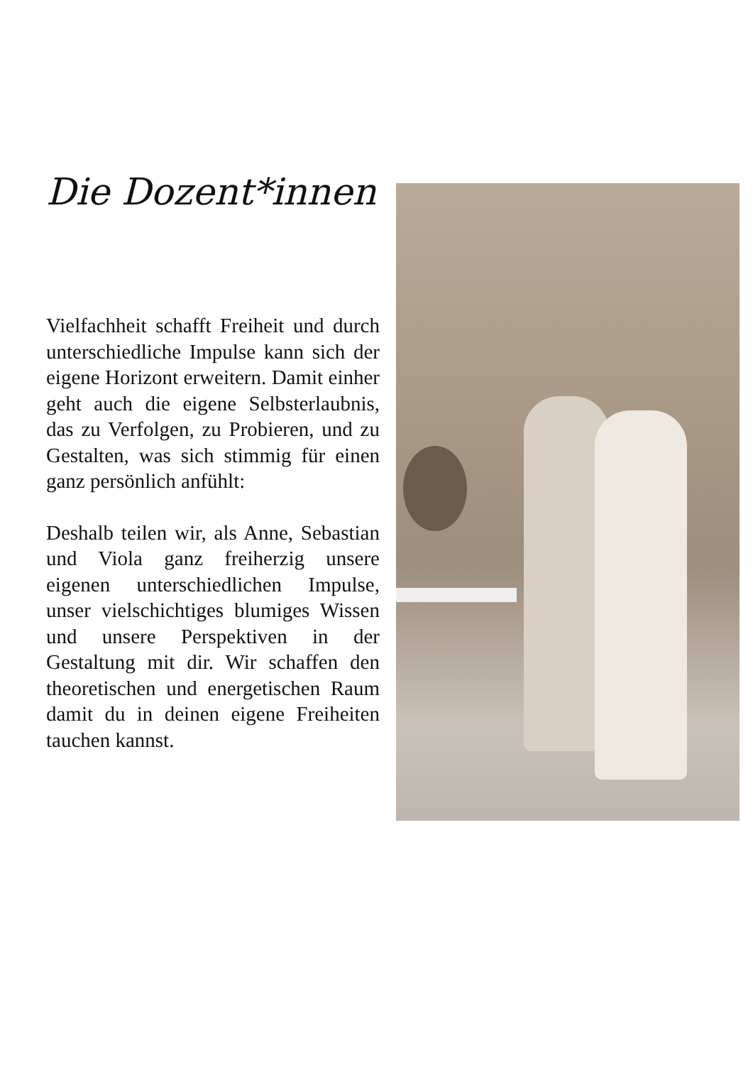Die Dozent*innen
Vielfachheit schafft Freiheit und durch unterschiedliche Impulse kann sich der eigene Horizont erweitern. Damit einher geht auch die eigene Selbsterlaubnis, das zu Verfolgen, zu Probieren, und zu Gestalten, was sich stimmig für einen ganz persönlich anfühlt:
Deshalb teilen wir, als Anne, Sebastian und Viola ganz freiherzig unsere eigenen unterschiedlichen Impulse, unser vielschichtiges blumiges Wissen und unsere Perspektiven in der Gestaltung mit dir. Wir schaffen den theoretischen und energetischen Raum damit du in deinen eigene Freiheiten tauchen kannst.